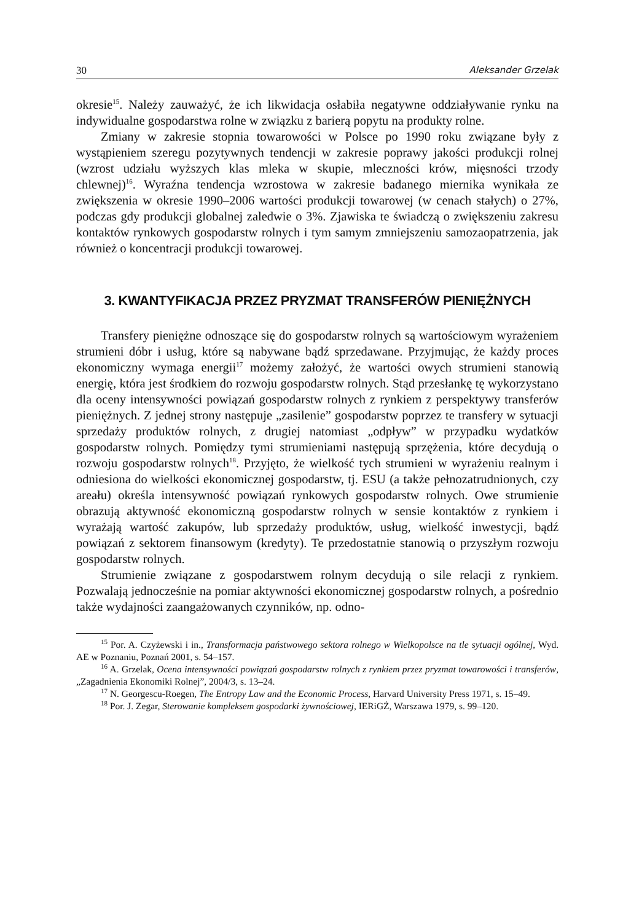30 Aleksander Grzelak
okresie<sup>15</sup>. Należy zauważyć, że ich likwidacja osłabiła negatywne oddziaływanie rynku na indywidualne gospodarstwa rolne w związku z barierą popytu na produkty rolne.
Zmiany w zakresie stopnia towarowości w Polsce po 1990 roku związane były z wystąpieniem szeregu pozytywnych tendencji w zakresie poprawy jakości produkcji rolnej (wzrost udziału wyższych klas mleka w skupie, mleczności krów, mięsności trzody chlewnej)<sup>16</sup>. Wyraźna tendencja wzrostowa w zakresie badanego miernika wynikała ze zwiększenia w okresie 1990–2006 wartości produkcji towarowej (w cenach stałych) o 27%, podczas gdy produkcji globalnej zaledwie o 3%. Zjawiska te świadczą o zwiększeniu zakresu kontaktów rynkowych gospodarstw rolnych i tym samym zmniejszeniu samozaopatrzenia, jak również o koncentracji produkcji towarowej.
3. KWANTYFIKACJA PRZEZ PRYZMAT TRANSFERÓW PIENIĘŻNYCH
Transfery pieniężne odnoszące się do gospodarstw rolnych są wartościowym wyrażeniem strumieni dóbr i usług, które są nabywane bądź sprzedawane. Przyjmując, że każdy proces ekonomiczny wymaga energii<sup>17</sup> możemy założyć, że wartości owych strumieni stanowią energię, która jest środkiem do rozwoju gospodarstw rolnych. Stąd przesłankę tę wykorzystano dla oceny intensywności powiązań gospodarstw rolnych z rynkiem z perspektywy transferów pieniężnych. Z jednej strony następuje „zasilenie” gospodarstw poprzez te transfery w sytuacji sprzedaży produktów rolnych, z drugiej natomiast „odpływ” w przypadku wydatków gospodarstw rolnych. Pomiędzy tymi strumieniami następują sprzężenia, które decydują o rozwoju gospodarstw rolnych<sup>18</sup>. Przyjęto, że wielkość tych strumieni w wyrażeniu realnym i odniesiona do wielkości ekonomicznej gospodarstw, tj. ESU (a także pełnozatrudnionych, czy areału) określa intensywność powiązań rynkowych gospodarstw rolnych. Owe strumienie obrazują aktywność ekonomiczną gospodarstw rolnych w sensie kontaktów z rynkiem i wyrażają wartość zakupów, lub sprzedaży produktów, usług, wielkość inwestycji, bądź powiązań z sektorem finansowym (kredyty). Te przedostatnie stanowią o przyszłym rozwoju gospodarstw rolnych.
Strumienie związane z gospodarstwem rolnym decydują o sile relacji z rynkiem. Pozwalają jednocześnie na pomiar aktywności ekonomicznej gospodarstw rolnych, a pośrednio także wydajności zaangażowanych czynników, np. odno-
<sup>15</sup> Por. A. Czyżewski i in., Transformacja państwowego sektora rolnego w Wielkopolsce na tle sytuacji ogólnej, Wyd. AE w Poznaniu, Poznań 2001, s. 54–157.
<sup>16</sup> A. Grzelak, Ocena intensywności powiązań gospodarstw rolnych z rynkiem przez pryzmat towarowości i transferów, „Zagadnienia Ekonomiki Rolnej”, 2004/3, s. 13–24.
<sup>17</sup> N. Georgescu-Roegen, The Entropy Law and the Economic Process, Harvard University Press 1971, s. 15–49.
<sup>18</sup> Por. J. Zegar, Sterowanie kompleksem gospodarki żywnościowej, IERiGŻ, Warszawa 1979, s. 99–120.